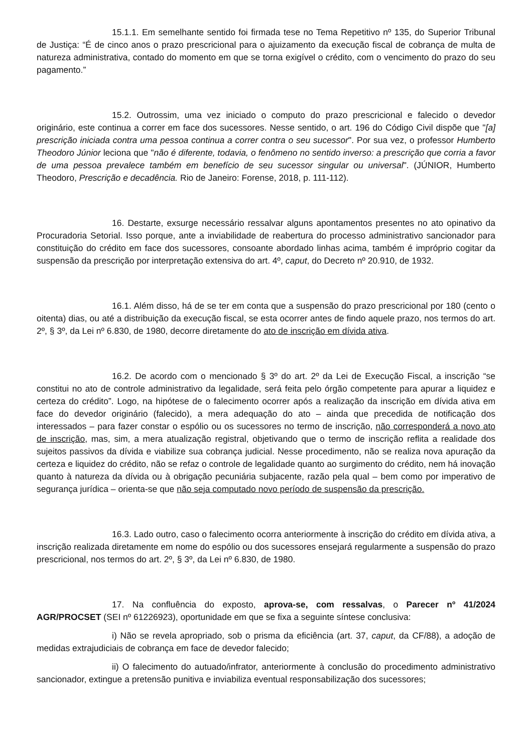15.1.1. Em semelhante sentido foi firmada tese no Tema Repetitivo nº 135, do Superior Tribunal de Justiça: “É de cinco anos o prazo prescricional para o ajuizamento da execução fiscal de cobrança de multa de natureza administrativa, contado do momento em que se torna exigível o crédito, com o vencimento do prazo do seu pagamento.”
15.2. Outrossim, uma vez iniciado o computo do prazo prescricional e falecido o devedor originário, este continua a correr em face dos sucessores. Nesse sentido, o art. 196 do Código Civil dispõe que "[a] prescrição iniciada contra uma pessoa continua a correr contra o seu sucessor". Por sua vez, o professor Humberto Theodoro Júnior leciona que "não é diferente, todavia, o fenômeno no sentido inverso: a prescrição que corria a favor de uma pessoa prevalece também em benefício de seu sucessor singular ou universal". (JÚNIOR, Humberto Theodoro, Prescrição e decadência. Rio de Janeiro: Forense, 2018, p. 111-112).
16. Destarte, exsurge necessário ressalvar alguns apontamentos presentes no ato opinativo da Procuradoria Setorial. Isso porque, ante a inviabilidade de reabertura do processo administrativo sancionador para constituição do crédito em face dos sucessores, consoante abordado linhas acima, também é impróprio cogitar da suspensão da prescrição por interpretação extensiva do art. 4º, caput, do Decreto nº 20.910, de 1932.
16.1. Além disso, há de se ter em conta que a suspensão do prazo prescricional por 180 (cento o oitenta) dias, ou até a distribuição da execução fiscal, se esta ocorrer antes de findo aquele prazo, nos termos do art. 2º, § 3º, da Lei nº 6.830, de 1980, decorre diretamente do ato de inscrição em dívida ativa.
16.2. De acordo com o mencionado § 3º do art. 2º da Lei de Execução Fiscal, a inscrição “se constitui no ato de controle administrativo da legalidade, será feita pelo órgão competente para apurar a liquidez e certeza do crédito”. Logo, na hipótese de o falecimento ocorrer após a realização da inscrição em dívida ativa em face do devedor originário (falecido), a mera adequação do ato – ainda que precedida de notificação dos interessados – para fazer constar o espólio ou os sucessores no termo de inscrição, não corresponderá a novo ato de inscrição, mas, sim, a mera atualização registral, objetivando que o termo de inscrição reflita a realidade dos sujeitos passivos da dívida e viabilize sua cobrança judicial. Nesse procedimento, não se realiza nova apuração da certeza e liquidez do crédito, não se refaz o controle de legalidade quanto ao surgimento do crédito, nem há inovação quanto à natureza da dívida ou à obrigação pecuniária subjacente, razão pela qual – bem como por imperativo de segurança jurídica – orienta-se que não seja computado novo período de suspensão da prescrição.
16.3. Lado outro, caso o falecimento ocorra anteriormente à inscrição do crédito em dívida ativa, a inscrição realizada diretamente em nome do espólio ou dos sucessores ensejará regularmente a suspensão do prazo prescricional, nos termos do art. 2º, § 3º, da Lei nº 6.830, de 1980.
17. Na confluência do exposto, aprova-se, com ressalvas, o Parecer nº 41/2024 AGR/PROCSET (SEI nº 61226923), oportunidade em que se fixa a seguinte síntese conclusiva:
i) Não se revela apropriado, sob o prisma da eficiência (art. 37, caput, da CF/88), a adoção de medidas extrajudiciais de cobrança em face de devedor falecido;
ii) O falecimento do autuado/infrator, anteriormente à conclusão do procedimento administrativo sancionador, extingue a pretensão punitiva e inviabiliza eventual responsabilização dos sucessores;